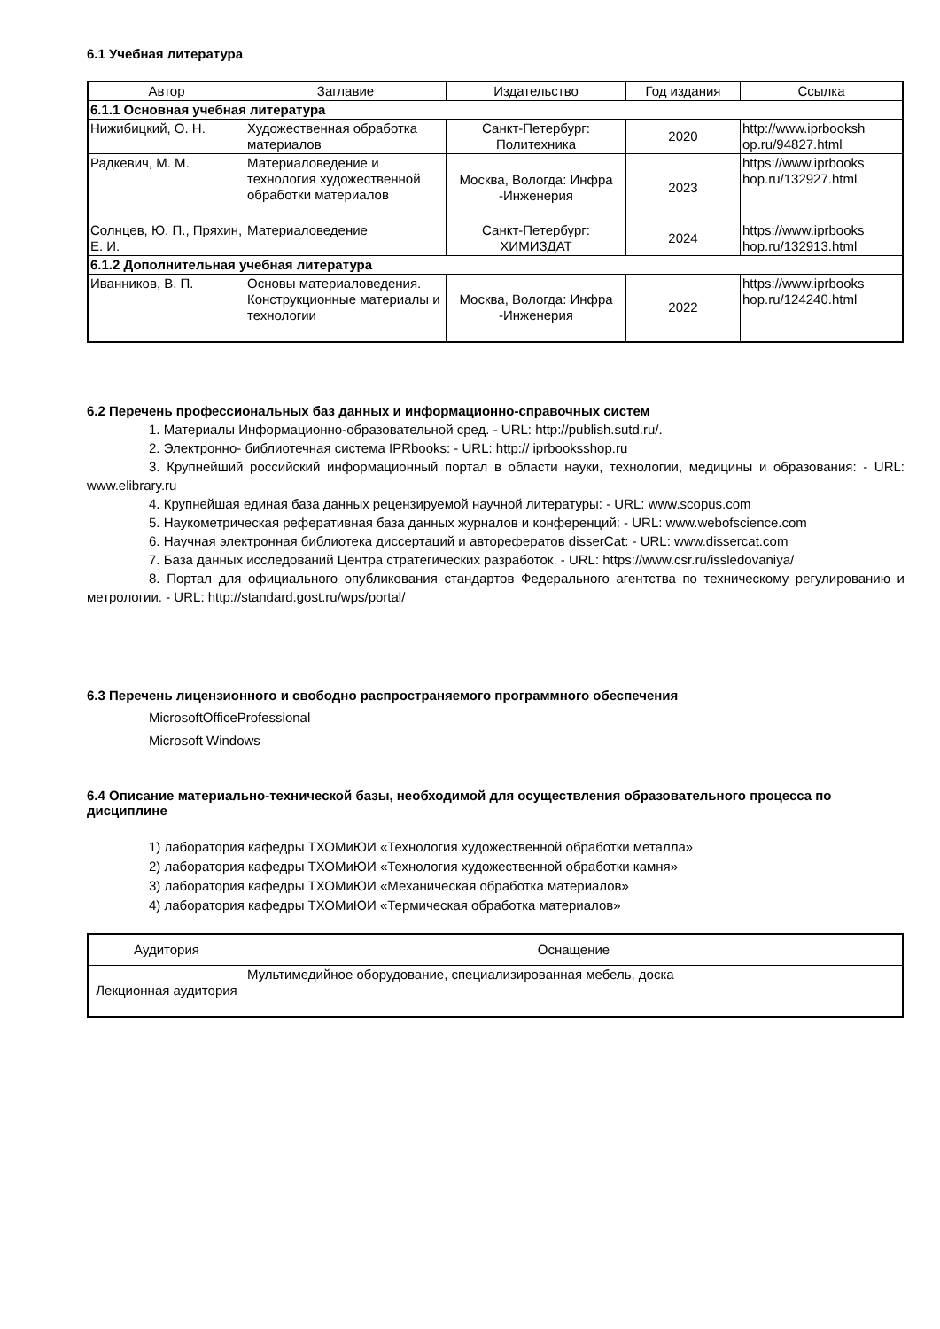6.1 Учебная литература
| Автор | Заглавие | Издательство | Год издания | Ссылка |
| --- | --- | --- | --- | --- |
| 6.1.1 Основная учебная литература | | | | |
| Нижибицкий, О. Н. | Художественная обработка материалов | Санкт-Петербург: Политехника | 2020 | http://www.iprbooksh op.ru/94827.html |
| Радкевич, М. М. | Материаловедение и технология художественной обработки материалов | Москва, Вологда: Инфра -Инженерия | 2023 | https://www.iprbooks hop.ru/132927.html |
| Солнцев, Ю. П., Пряхин, Е. И. | Материаловедение | Санкт-Петербург: ХИМИЗДАТ | 2024 | https://www.iprbooks hop.ru/132913.html |
| 6.1.2 Дополнительная учебная литература | | | | |
| Иванников, В. П. | Основы материаловедения. Конструкционные материалы и технологии | Москва, Вологда: Инфра -Инженерия | 2022 | https://www.iprbooks hop.ru/124240.html |
6.2 Перечень профессиональных баз данных и информационно-справочных систем
1. Материалы Информационно-образовательной сред. - URL: http://publish.sutd.ru/.
2. Электронно- библиотечная система IPRbooks: - URL: http:// iprbooksshop.ru
3. Крупнейший российский информационный портал в области науки, технологии, медицины и образования: - URL: www.elibrary.ru
4. Крупнейшая единая база данных рецензируемой научной литературы: - URL: www.scopus.com
5. Наукометрическая реферативная база данных журналов и конференций: - URL: www.webofscience.com
6. Научная электронная библиотека диссертаций и авторефератов disserCat: - URL: www.dissercat.com
7. База данных исследований Центра стратегических разработок. - URL: https://www.csr.ru/issledovaniya/
8. Портал для официального опубликования стандартов Федерального агентства по техническому регулированию и метрологии. - URL: http://standard.gost.ru/wps/portal/
6.3 Перечень лицензионного и свободно распространяемого программного обеспечения
MicrosoftOfficeProfessional
Microsoft Windows
6.4 Описание материально-технической базы, необходимой для осуществления образовательного процесса по дисциплине
1) лаборатория кафедры ТХОМиЮИ «Технология художественной обработки металла»
2) лаборатория кафедры ТХОМиЮИ «Технология художественной обработки камня»
3) лаборатория кафедры ТХОМиЮИ «Механическая обработка материалов»
4) лаборатория кафедры ТХОМиЮИ «Термическая обработка материалов»
| Аудитория | Оснащение |
| --- | --- |
| Лекционная аудитория | Мультимедийное оборудование, специализированная мебель, доска |